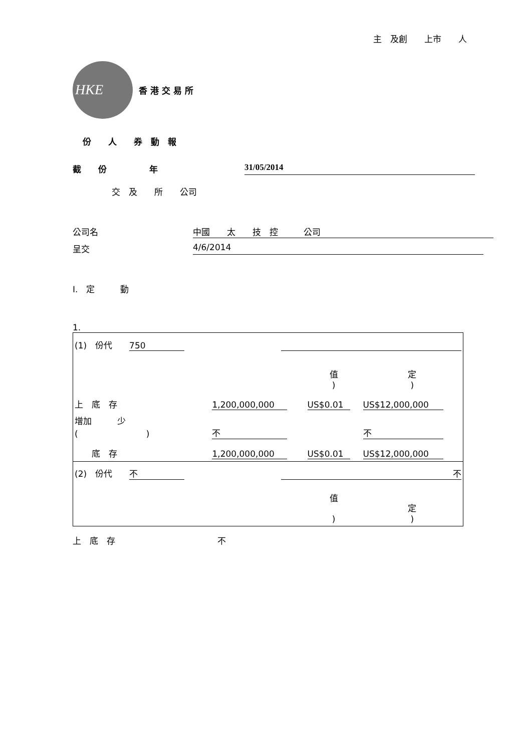主　及創　　上市　　人
HKE
香 港 交 易 所
份　　人　　券　動　報
截　　份　　　　　年 31/05/2014
交　及　　所　　公司
公司名 中國　　太　　技　控　　　公司
呈交 4/6/2014
I.　定　　　動
1.
| (1) 份代 750 | | | |
| | | 值 ) | 定 ) |
| 上 底 存 | 1,200,000,000 | US$0.01 | US$12,000,000 |
| 增加 少 ( ) | 不 | | 不 |
| 底 存 | 1,200,000,000 | US$0.01 | US$12,000,000 |
| (2) 份代 不 | 不 | | |
| | | 值 ) | 定 ) |
上　底　存　　　　　　　　　　　　不